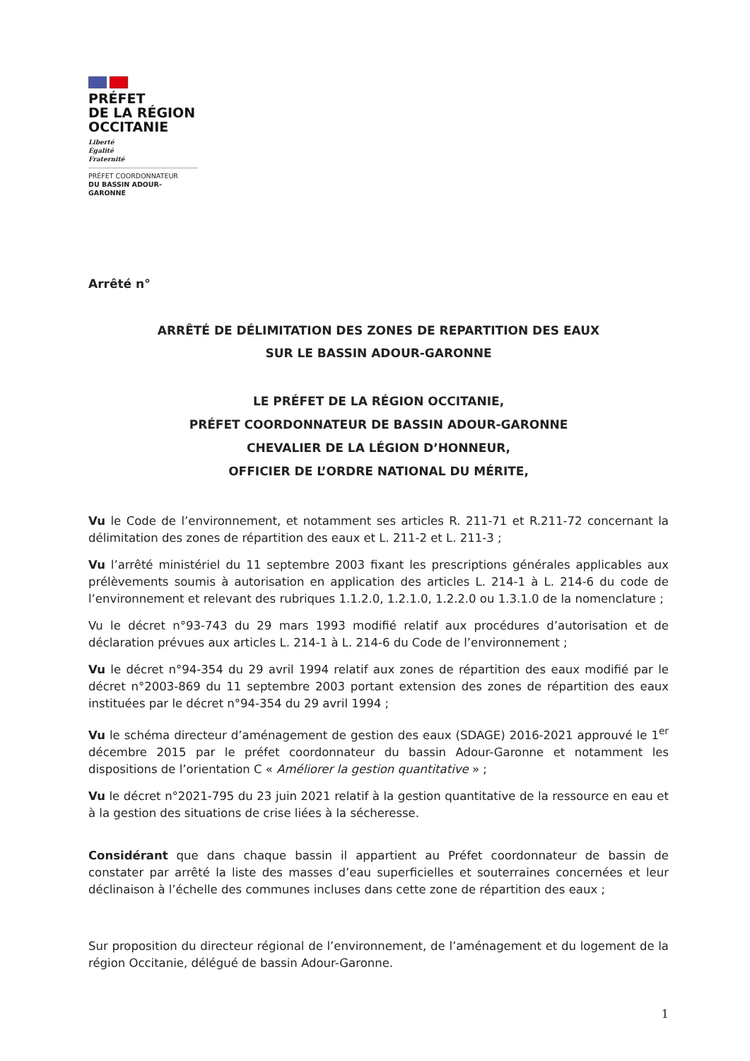PRÉFET
DE LA RÉGION
OCCITANIE
Liberté
Égalité
Fraternité
PRÉFET COORDONNATEUR
DU BASSIN ADOUR-GARONNE
Arrêté n°
ARRÊTÉ DE DÉLIMITATION DES ZONES DE REPARTITION DES EAUX
SUR LE BASSIN ADOUR-GARONNE
LE PRÉFET DE LA RÉGION OCCITANIE,
PRÉFET COORDONNATEUR DE BASSIN ADOUR-GARONNE
CHEVALIER DE LA LÉGION D’HONNEUR,
OFFICIER DE L’ORDRE NATIONAL DU MÉRITE,
Vu le Code de l’environnement, et notamment ses articles R. 211-71 et R.211-72 concernant la délimitation des zones de répartition des eaux et L. 211-2 et L. 211-3 ;
Vu l’arrêté ministériel du 11 septembre 2003 fixant les prescriptions générales applicables aux prélèvements soumis à autorisation en application des articles L. 214-1 à L. 214-6 du code de l’environnement et relevant des rubriques 1.1.2.0, 1.2.1.0, 1.2.2.0 ou 1.3.1.0 de la nomenclature ;
Vu le décret n°93-743 du 29 mars 1993 modifié relatif aux procédures d’autorisation et de déclaration prévues aux articles L. 214-1 à L. 214-6 du Code de l’environnement ;
Vu le décret n°94-354 du 29 avril 1994 relatif aux zones de répartition des eaux modifié par le décret n°2003-869 du 11 septembre 2003 portant extension des zones de répartition des eaux instituées par le décret n°94-354 du 29 avril 1994 ;
Vu le schéma directeur d’aménagement de gestion des eaux (SDAGE) 2016-2021 approuvé le 1<sup>er</sup> décembre 2015 par le préfet coordonnateur du bassin Adour-Garonne et notamment les dispositions de l’orientation C « Améliorer la gestion quantitative » ;
Vu le décret n°2021-795 du 23 juin 2021 relatif à la gestion quantitative de la ressource en eau et à la gestion des situations de crise liées à la sécheresse.
Considérant que dans chaque bassin il appartient au Préfet coordonnateur de bassin de constater par arrêté la liste des masses d’eau superficielles et souterraines concernées et leur déclinaison à l’échelle des communes incluses dans cette zone de répartition des eaux ;
Sur proposition du directeur régional de l’environnement, de l’aménagement et du logement de la région Occitanie, délégué de bassin Adour-Garonne.
1